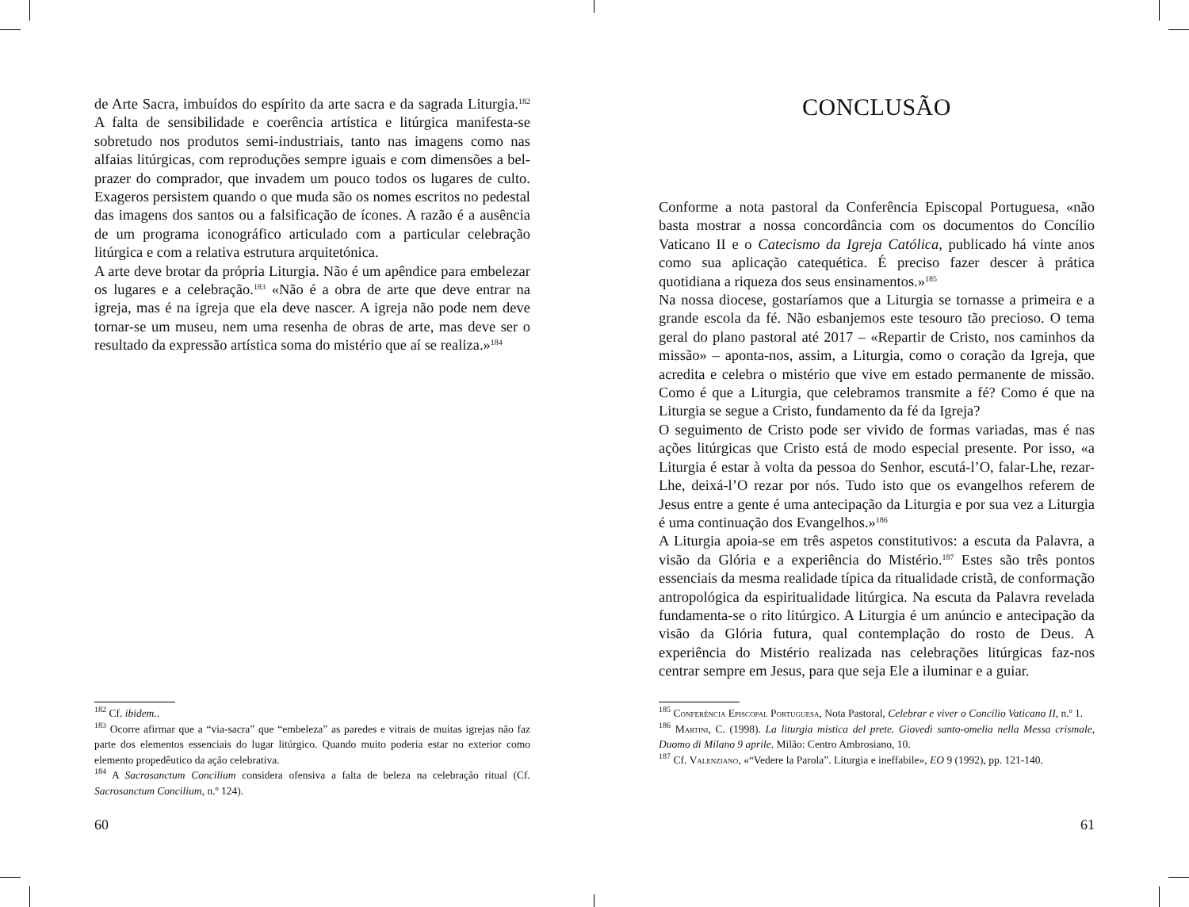de Arte Sacra, imbuídos do espírito da arte sacra e da sagrada Liturgia.<sup>182</sup> A falta de sensibilidade e coerência artística e litúrgica manifesta-se sobretudo nos produtos semi-industriais, tanto nas imagens como nas alfaias litúrgicas, com reproduções sempre iguais e com dimensões a bel-prazer do comprador, que invadem um pouco todos os lugares de culto. Exageros persistem quando o que muda são os nomes escritos no pedestal das imagens dos santos ou a falsificação de ícones. A razão é a ausência de um programa iconográfico articulado com a particular celebração litúrgica e com a relativa estrutura arquitetónica.
A arte deve brotar da própria Liturgia. Não é um apêndice para embelezar os lugares e a celebração.<sup>183</sup> «Não é a obra de arte que deve entrar na igreja, mas é na igreja que ela deve nascer. A igreja não pode nem deve tornar-se um museu, nem uma resenha de obras de arte, mas deve ser o resultado da expressão artística soma do mistério que aí se realiza.»<sup>184</sup>
<sup>182</sup> Cf. ibidem..
<sup>183</sup> Ocorre afirmar que a “via-sacra” que “embeleza” as paredes e vitrais de muitas igrejas não faz parte dos elementos essenciais do lugar litúrgico. Quando muito poderia estar no exterior como elemento propedêutico da ação celebrativa.
<sup>184</sup> A Sacrosanctum Concilium considera ofensiva a falta de beleza na celebração ritual (Cf. Sacrosanctum Concilium, n.º 124).
60
CONCLUSÃO
Conforme a nota pastoral da Conferência Episcopal Portuguesa, «não basta mostrar a nossa concordância com os documentos do Concílio Vaticano II e o Catecismo da Igreja Católica, publicado há vinte anos como sua aplicação catequética. É preciso fazer descer à prática quotidiana a riqueza dos seus ensinamentos.»<sup>185</sup>
Na nossa diocese, gostaríamos que a Liturgia se tornasse a primeira e a grande escola da fé. Não esbanjemos este tesouro tão precioso. O tema geral do plano pastoral até 2017 – «Repartir de Cristo, nos caminhos da missão» – aponta-nos, assim, a Liturgia, como o coração da Igreja, que acredita e celebra o mistério que vive em estado permanente de missão. Como é que a Liturgia, que celebramos transmite a fé? Como é que na Liturgia se segue a Cristo, fundamento da fé da Igreja?
O seguimento de Cristo pode ser vivido de formas variadas, mas é nas ações litúrgicas que Cristo está de modo especial presente. Por isso, «a Liturgia é estar à volta da pessoa do Senhor, escutá-l’O, falar-Lhe, rezar-Lhe, deixá-l’O rezar por nós. Tudo isto que os evangelhos referem de Jesus entre a gente é uma antecipação da Liturgia e por sua vez a Liturgia é uma continuação dos Evangelhos.»<sup>186</sup>
A Liturgia apoia-se em três aspetos constitutivos: a escuta da Palavra, a visão da Glória e a experiência do Mistério.<sup>187</sup> Estes são três pontos essenciais da mesma realidade típica da ritualidade cristã, de conformação antropológica da espiritualidade litúrgica. Na escuta da Palavra revelada fundamenta-se o rito litúrgico. A Liturgia é um anúncio e antecipação da visão da Glória futura, qual contemplação do rosto de Deus. A experiência do Mistério realizada nas celebrações litúrgicas faz-nos centrar sempre em Jesus, para que seja Ele a iluminar e a guiar.
<sup>185</sup> Conferência Episcopal Portuguesa, Nota Pastoral, Celebrar e viver o Concílio Vaticano II, n.º 1.
<sup>186</sup> Martini, C. (1998). La liturgia mistica del prete. Giovedì santo-omelia nella Messa crismale, Duomo di Milano 9 aprile. Milão: Centro Ambrosiano, 10.
<sup>187</sup> Cf. Valenziano, «“Vedere la Parola”. Liturgia e ineffabile», EO 9 (1992), pp. 121-140.
61